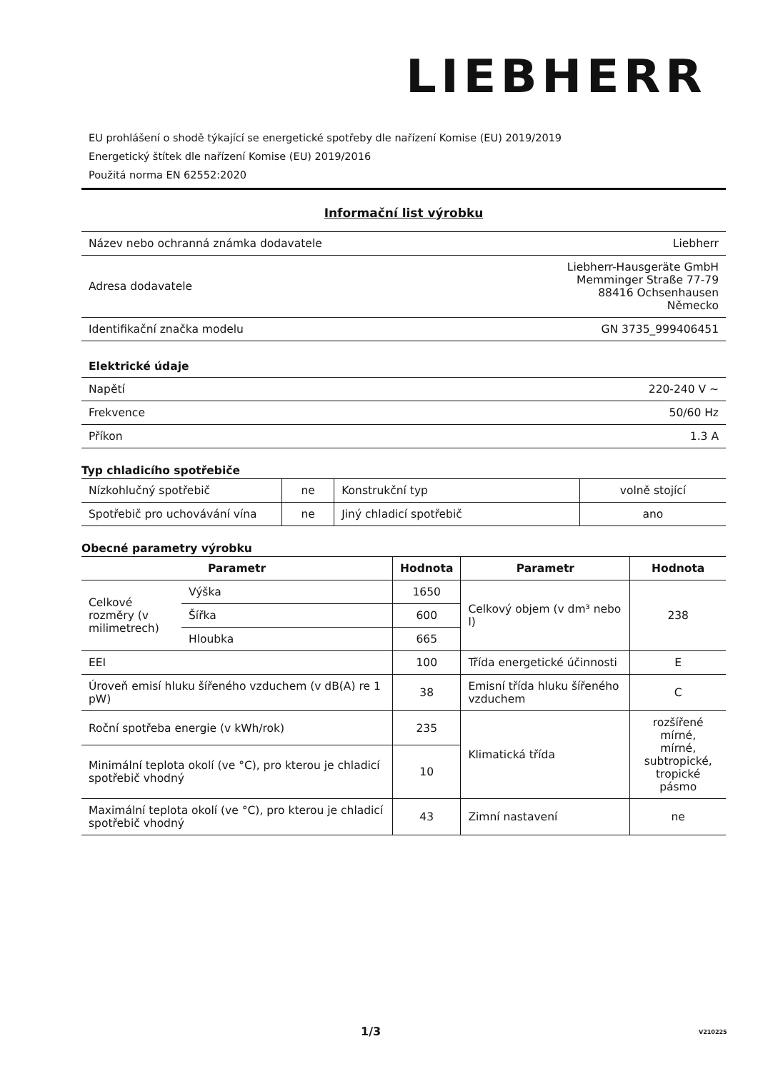LIEBHERR
EU prohlášení o shodě týkající se energetické spotřeby dle nařízení Komise (EU) 2019/2019
Energetický štítek dle nařízení Komise (EU) 2019/2016
Použitá norma EN 62552:2020
Informační list výrobku
| Název nebo ochranná známka dodavatele | Liebherr |
| Adresa dodavatele | Liebherr-Hausgeräte GmbH Memminger Straße 77-79 88416 Ochsenhausen Německo |
| Identifikační značka modelu | GN 3735_999406451 |
Elektrické údaje
| Napětí | 220-240 V ~ |
| Frekvence | 50/60 Hz |
| Příkon | 1.3 A |
Typ chladicího spotřebiče
| Nízkohlučný spotřebič | ne | Konstrukční typ | volně stojící |
| Spotřebič pro uchovávání vína | ne | Jiný chladicí spotřebič | ano |
Obecné parametry výrobku
| Parametr | | Hodnota | Parametr | Hodnota |
| --- | --- | --- | --- | --- |
| Celkové rozměry (v milimetrech) | Výška | 1650 | Celkový objem (v dm³ nebo l) | 238 |
| | Šířka | 600 | | |
| | Hloubka | 665 | | |
| EEI | | 100 | Třída energetické účinnosti | E |
| Úroveň emisí hluku šířeného vzduchem (v dB(A) re 1 pW) | | 38 | Emisní třída hluku šířeného vzduchem | C |
| Roční spotřeba energie (v kWh/rok) | | 235 | Klimatická třída | rozšířené mírné, mírné, subtropické, tropické pásmo |
| Minimální teplota okolí (ve °C), pro kterou je chladicí spotřebič vhodný | | 10 | | |
| Maximální teplota okolí (ve °C), pro kterou je chladicí spotřebič vhodný | | 43 | Zimní nastavení | ne |
1/3 V210225